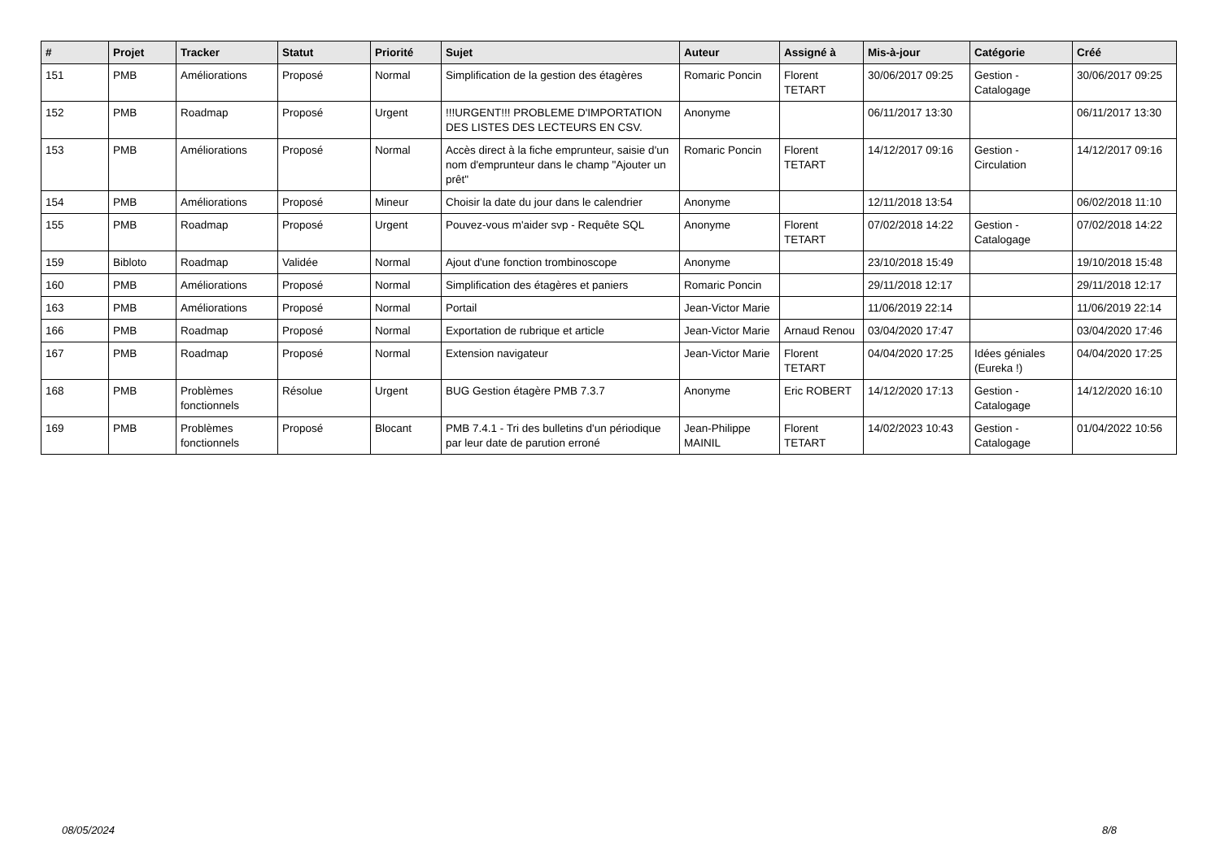| # | Projet | Tracker | Statut | Priorité | Sujet | Auteur | Assigné à | Mis-à-jour | Catégorie | Créé |
| --- | --- | --- | --- | --- | --- | --- | --- | --- | --- | --- |
| 151 | PMB | Améliorations | Proposé | Normal | Simplification de la gestion des étagères | Romaric Poncin | Florent TETART | 30/06/2017 09:25 | Gestion - Catalogage | 30/06/2017 09:25 |
| 152 | PMB | Roadmap | Proposé | Urgent | !!!URGENT!!! PROBLEME D'IMPORTATION DES LISTES DES LECTEURS EN CSV. | Anonyme | | 06/11/2017 13:30 | | 06/11/2017 13:30 |
| 153 | PMB | Améliorations | Proposé | Normal | Accès direct à la fiche emprunteur, saisie d'un nom d'emprunteur dans le champ "Ajouter un prêt" | Romaric Poncin | Florent TETART | 14/12/2017 09:16 | Gestion - Circulation | 14/12/2017 09:16 |
| 154 | PMB | Améliorations | Proposé | Mineur | Choisir la date du jour dans le calendrier | Anonyme | | 12/11/2018 13:54 | | 06/02/2018 11:10 |
| 155 | PMB | Roadmap | Proposé | Urgent | Pouvez-vous m'aider svp - Requête SQL | Anonyme | Florent TETART | 07/02/2018 14:22 | Gestion - Catalogage | 07/02/2018 14:22 |
| 159 | Bibloto | Roadmap | Validée | Normal | Ajout d'une fonction trombinoscope | Anonyme | | 23/10/2018 15:49 | | 19/10/2018 15:48 |
| 160 | PMB | Améliorations | Proposé | Normal | Simplification des étagères et paniers | Romaric Poncin | | 29/11/2018 12:17 | | 29/11/2018 12:17 |
| 163 | PMB | Améliorations | Proposé | Normal | Portail | Jean-Victor Marie | | 11/06/2019 22:14 | | 11/06/2019 22:14 |
| 166 | PMB | Roadmap | Proposé | Normal | Exportation de rubrique et article | Jean-Victor Marie | Arnaud Renou | 03/04/2020 17:47 | | 03/04/2020 17:46 |
| 167 | PMB | Roadmap | Proposé | Normal | Extension navigateur | Jean-Victor Marie | Florent TETART | 04/04/2020 17:25 | Idées géniales (Eureka !) | 04/04/2020 17:25 |
| 168 | PMB | Problèmes fonctionnels | Résolue | Urgent | BUG Gestion étagère PMB 7.3.7 | Anonyme | Eric ROBERT | 14/12/2020 17:13 | Gestion - Catalogage | 14/12/2020 16:10 |
| 169 | PMB | Problèmes fonctionnels | Proposé | Blocant | PMB 7.4.1 - Tri des bulletins d'un périodique par leur date de parution erroné | Jean-Philippe MAINIL | Florent TETART | 14/02/2023 10:43 | Gestion - Catalogage | 01/04/2022 10:56 |
08/05/2024 8/8